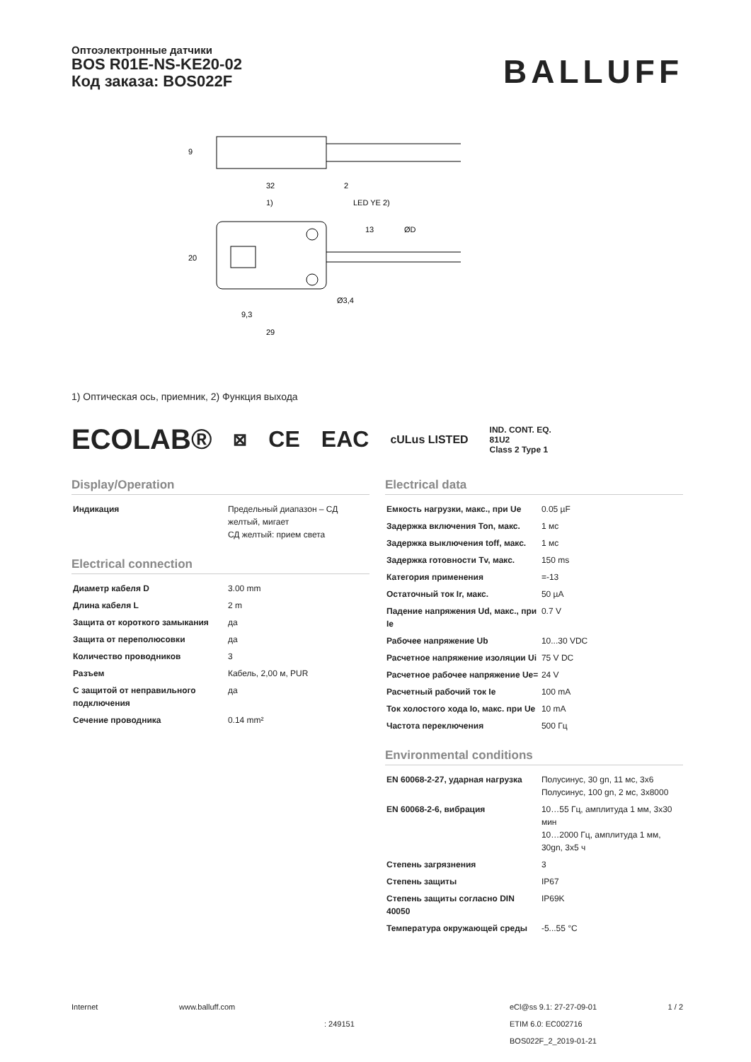Оптоэлектронные датчики
BOS R01E-NS-KE20-02
Код заказа: BOS022F
BALLUFF
32
2
1)
LED YE 2)
9,3
29
20
9
13
ØD
Ø3,4
1) Оптическая ось, приемник, 2) Функция выхода
ECOLAB® ⊠ CE EAC cULus LISTED IND. CONT. EQ.
81U2
Class 2 Type 1
Display/Operation
| Индикация | Предельный диапазон – СД желтый, мигает СД желтый: прием света |
Electrical connection
| Диаметр кабеля D | 3.00 mm |
| Длина кабеля L | 2 m |
| Защита от короткого замыкания | да |
| Защита от переполюсовки | да |
| Количество проводников | 3 |
| Разъем | Кабель, 2,00 м, PUR |
| С защитой от неправильного подключения | да |
| Сечение проводника | 0.14 mm² |
Electrical data
| Емкость нагрузки, макс., при Ue | 0.05 µF |
| Задержка включения Ton, макс. | 1 мс |
| Задержка выключения toff, макс. | 1 мс |
| Задержка готовности Tv, макс. | 150 ms |
| Категория применения | =-13 |
| Остаточный ток Ir, макс. | 50 µA |
| Падение напряжения Ud, макс., при Ie | 0.7 V |
| Рабочее напряжение Ub | 10...30 VDC |
| Расчетное напряжение изоляции Ui | 75 V DC |
| Расчетное рабочее напряжение Ue= | 24 V |
| Расчетный рабочий ток Ie | 100 mA |
| Ток холостого хода Io, макс. при Ue | 10 mA |
| Частота переключения | 500 Гц |
Environmental conditions
| EN 60068-2-27, ударная нагрузка | Полусинус, 30 gn, 11 мс, 3x6 Полусинус, 100 gn, 2 мс, 3x8000 |
| EN 60068-2-6, вибрация | 10…55 Гц, амплитуда 1 мм, 3x30 мин 10…2000 Гц, амплитуда 1 мм, 30gn, 3x5 ч |
| Степень загрязнения | 3 |
| Степень защиты | IP67 |
| Степень защиты согласно DIN 40050 | IP69K |
| Температура окружающей среды | -5...55 °C |
Internet www.balluff.com
: 249151
eCl@ss 9.1: 27-27-09-01
ETIM 6.0: EC002716
BOS022F_2_2019-01-21
1 / 2